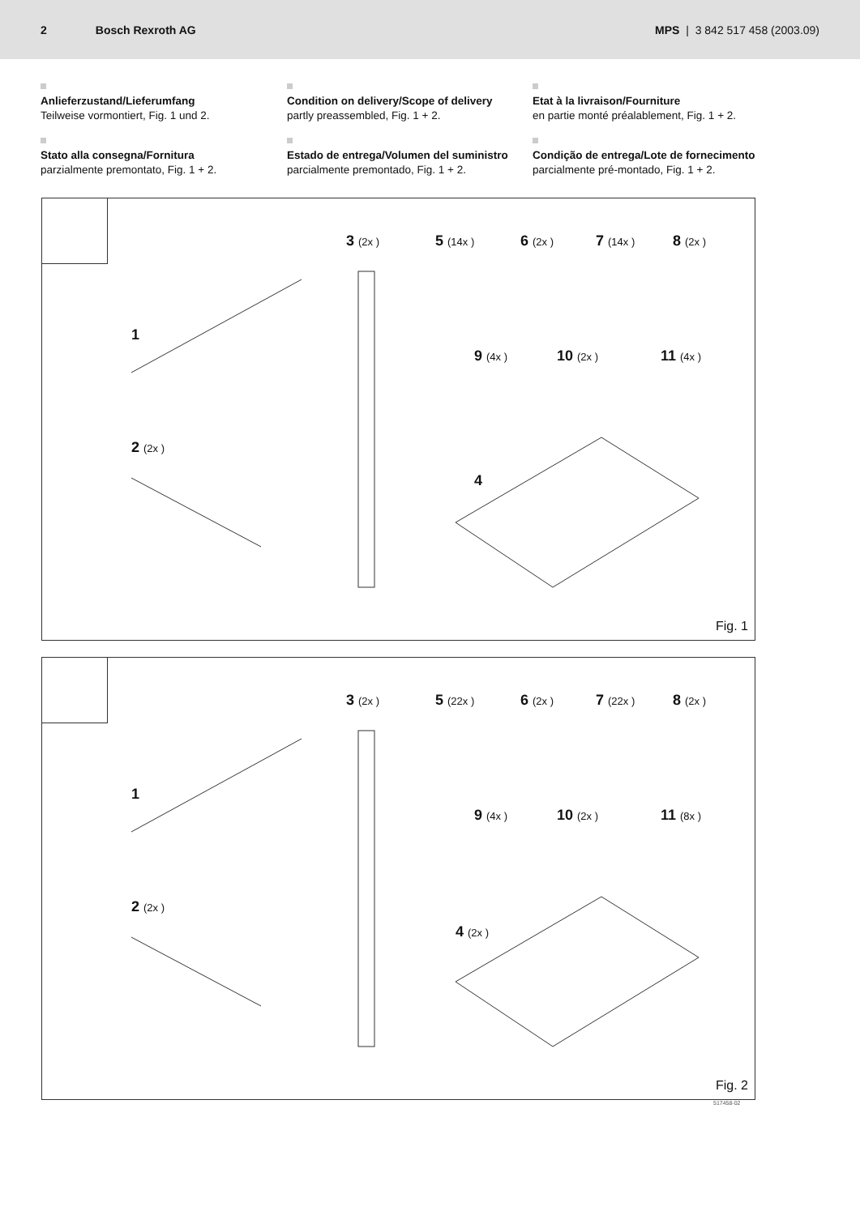2 Bosch Rexroth AG MPS | 3 842 517 458 (2003.09)
Anlieferzustand/Lieferumfang
Teilweise vormontiert, Fig. 1 und 2.
Condition on delivery/Scope of delivery
partly preassembled, Fig. 1 + 2.
Etat à la livraison/Fourniture
en partie monté préalablement, Fig. 1 + 2.
Stato alla consegna/Fornitura
parzialmente premontato, Fig. 1 + 2.
Estado de entrega/Volumen del suministro
parcialmente premontado, Fig. 1 + 2.
Condição de entrega/Lote de fornecimento
parcialmente pré-montado, Fig. 1 + 2.
3 (2x ) 5 (14x ) 6 (2x ) 7 (14x ) 8 (2x )
1
9 (4x ) 10 (2x ) 11 (4x )
2 (2x )
4
Fig. 1
3 (2x ) 5 (22x ) 6 (2x ) 7 (22x ) 8 (2x )
1
9 (4x ) 10 (2x ) 11 (8x )
2 (2x )
4 (2x )
Fig. 2
517458-02